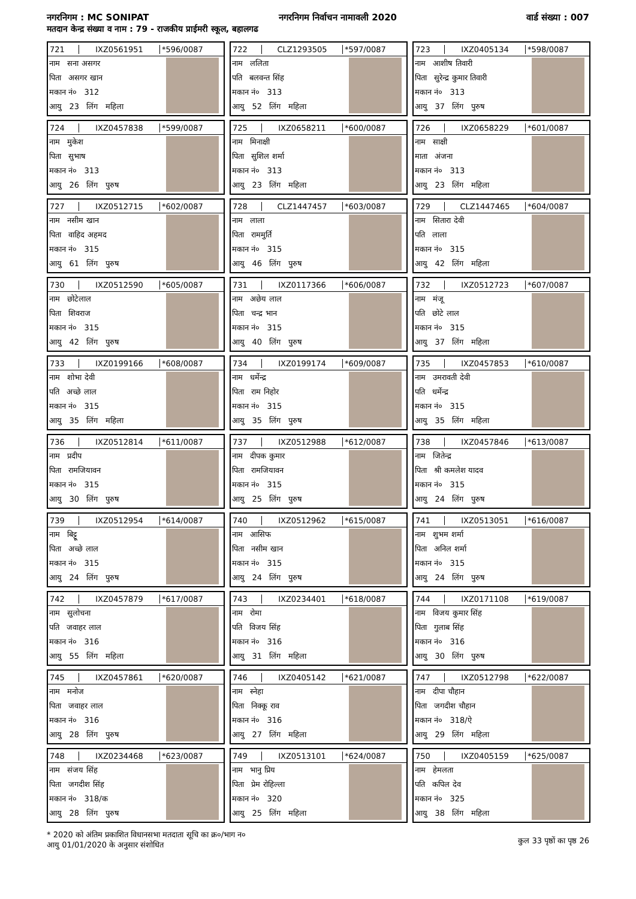नगरनिगम : MC SONIPAT नगरनिगम निर्वाचन नामावली 2020 वार्ड संख्या : 007
मतदान केन्द्र संख्या व नाम : 79 - राजकीय प्राईमरी स्कूल, बहालगढ
721 IXZ0561951 *596/0087
नाम सना असगर
पिता असगर खान
मकान नं० 312
आयु 23 लिंग महिला
722 CLZ1293505 *597/0087
नाम ललिता
पति बलवन्त सिंह
मकान नं० 313
आयु 52 लिंग महिला
723 IXZ0405134 *598/0087
नाम आशीष तिवारी
पिता सुरेन्द्र कुमार तिवारी
मकान नं० 313
आयु 37 लिंग पुरुष
724 IXZ0457838 *599/0087
नाम मुकेश
पिता सुभाष
मकान नं० 313
आयु 26 लिंग पुरुष
725 IXZ0658211 *600/0087
नाम मिनाक्षी
पिता सुशिल शर्मा
मकान नं० 313
आयु 23 लिंग महिला
726 IXZ0658229 *601/0087
नाम साक्षी
माता अंजना
मकान नं० 313
आयु 23 लिंग महिला
727 IXZ0512715 *602/0087
नाम नसीम खान
पिता वाहिद अहमद
मकान नं० 315
आयु 61 लिंग पुरुष
728 CLZ1447457 *603/0087
नाम लाला
पिता राममुर्ति
मकान नं० 315
आयु 46 लिंग पुरुष
729 CLZ1447465 *604/0087
नाम सितारा देवी
पति लाला
मकान नं० 315
आयु 42 लिंग महिला
730 IXZ0512590 *605/0087
नाम छोटेलाल
पिता शिवराज
मकान नं० 315
आयु 42 लिंग पुरुष
731 IXZ0117366 *606/0087
नाम अछेय लाल
पिता चन्द्र भान
मकान नं० 315
आयु 40 लिंग पुरुष
732 IXZ0512723 *607/0087
नाम मंजू
पति छोटे लाल
मकान नं० 315
आयु 37 लिंग महिला
733 IXZ0199166 *608/0087
नाम शोभा देवी
पति अच्छे लाल
मकान नं० 315
आयु 35 लिंग महिला
734 IXZ0199174 *609/0087
नाम धर्मेन्द्र
पिता राम निहोर
मकान नं० 315
आयु 35 लिंग पुरुष
735 IXZ0457853 *610/0087
नाम उमरावती देवी
पति धर्मेन्द्र
मकान नं० 315
आयु 35 लिंग महिला
736 IXZ0512814 *611/0087
नाम प्रदीप
पिता रामजियावन
मकान नं० 315
आयु 30 लिंग पुरुष
737 IXZ0512988 *612/0087
नाम दीपक कुमार
पिता रामजियावन
मकान नं० 315
आयु 25 लिंग पुरुष
738 IXZ0457846 *613/0087
नाम जितेन्द्र
पिता श्री कमलेश यादव
मकान नं० 315
आयु 24 लिंग पुरुष
739 IXZ0512954 *614/0087
नाम बिट्टू
पिता अच्छे लाल
मकान नं० 315
आयु 24 लिंग पुरुष
740 IXZ0512962 *615/0087
नाम आसिफ
पिता नसीम खान
मकान नं० 315
आयु 24 लिंग पुरुष
741 IXZ0513051 *616/0087
नाम शुभम शर्मा
पिता अनिल शर्मा
मकान नं० 315
आयु 24 लिंग पुरुष
742 IXZ0457879 *617/0087
नाम सुलोचना
पति जवाहर लाल
मकान नं० 316
आयु 55 लिंग महिला
743 IXZ0234401 *618/0087
नाम रोमा
पति विजय सिंह
मकान नं० 316
आयु 31 लिंग महिला
744 IXZ0171108 *619/0087
नाम विजय कुमार सिंह
पिता गुलाब सिंह
मकान नं० 316
आयु 30 लिंग पुरुष
745 IXZ0457861 *620/0087
नाम मनोज
पिता जवाहर लाल
मकान नं० 316
आयु 28 लिंग पुरुष
746 IXZ0405142 *621/0087
नाम स्नेहा
पिता निक्कू राव
मकान नं० 316
आयु 27 लिंग महिला
747 IXZ0512798 *622/0087
नाम दीपा चौहान
पिता जगदीश चौहान
मकान नं० 318/ऐ
आयु 29 लिंग महिला
748 IXZ0234468 *623/0087
नाम संजय सिंह
पिता जगदीश सिंह
मकान नं० 318/क
आयु 28 लिंग पुरुष
749 IXZ0513101 *624/0087
नाम भानु प्रिय
पिता प्रेम रोहिल्ला
मकान नं० 320
आयु 25 लिंग महिला
750 IXZ0405159 *625/0087
नाम हेमलता
पति कपिल देव
मकान नं० 325
आयु 38 लिंग महिला
* 2020 को अंतिम प्रकाशित विधानसभा मतदाता सूचि का क्र०/भाग न०
आयु 01/01/2020 के अनुसार संशोधित
कुल 33 पृष्ठों का पृष्ठ 26